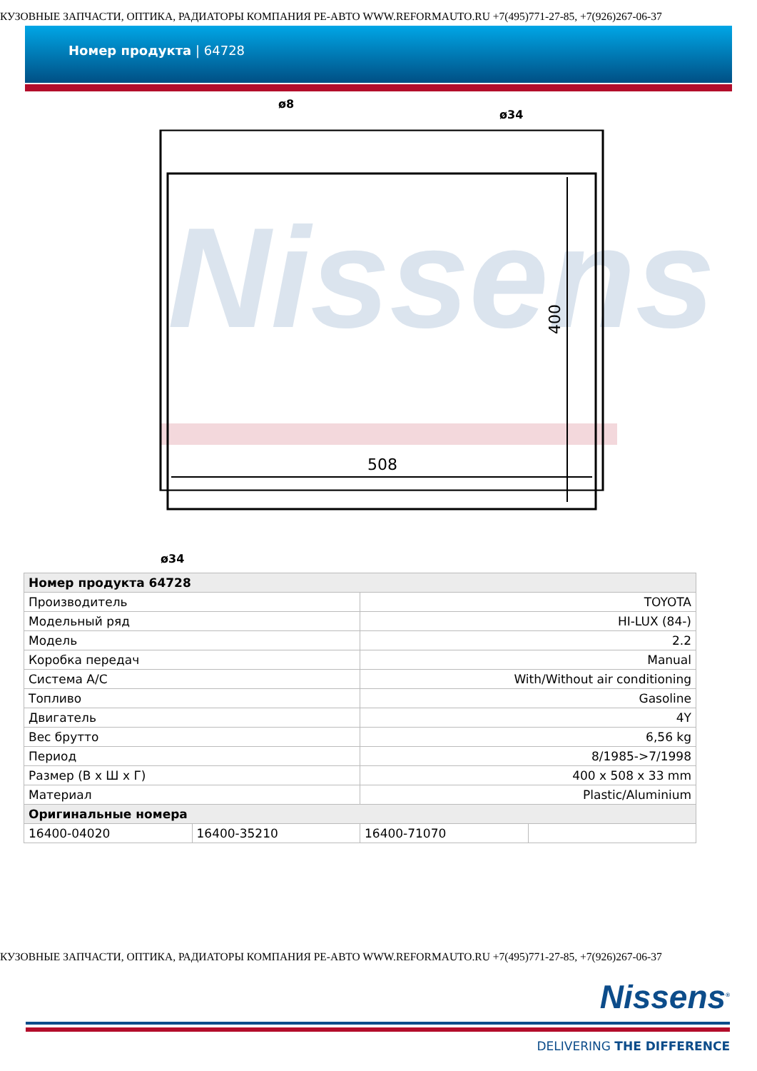КУЗОВНЫЕ ЗАПЧАСТИ, ОПТИКА, РАДИАТОРЫ КОМПАНИЯ РЕ-АВТО WWW.REFORMAUTO.RU +7(495)771-27-85, +7(926)267-06-37
Номер продукта | 64728
Nissens
508
400
ø8
ø34
ø34
| Номер продукта 64728 | | | |
| Производитель | | TOYOTA | |
| Модельный ряд | | HI-LUX (84-) | |
| Модель | | 2.2 | |
| Коробка передач | | Manual | |
| Система A/C | | With/Without air conditioning | |
| Топливо | | Gasoline | |
| Двигатель | | 4Y | |
| Вес брутто | | 6,56 kg | |
| Период | | 8/1985->7/1998 | |
| Размер (В x Ш x Г) | | 400 x 508 x 33 mm | |
| Материал | | Plastic/Aluminium | |
| Оригинальные номера | | | |
| 16400-04020 | 16400-35210 | 16400-71070 | |
КУЗОВНЫЕ ЗАПЧАСТИ, ОПТИКА, РАДИАТОРЫ КОМПАНИЯ РЕ-АВТО WWW.REFORMAUTO.RU +7(495)771-27-85, +7(926)267-06-37
Nissens<sup>®</sup>
DELIVERING THE DIFFERENCE